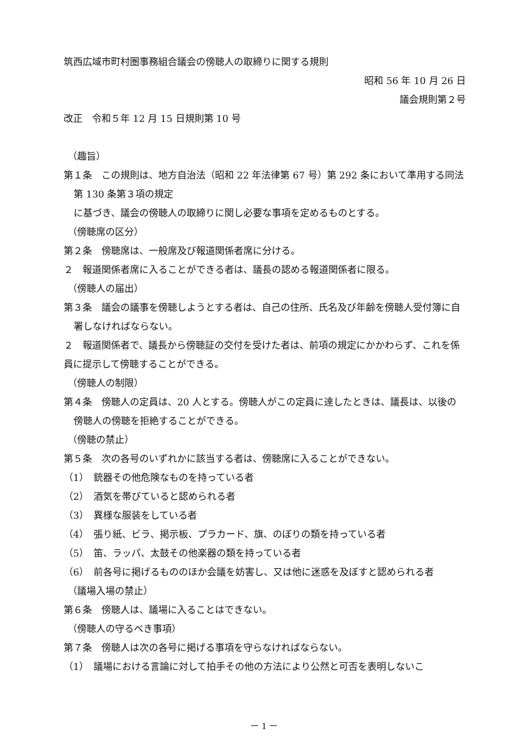筑西広域市町村圏事務組合議会の傍聴人の取締りに関する規則
昭和 56 年 10 月 26 日
議会規則第２号
改正　令和５年 12 月 15 日規則第 10 号
（趣旨）
第１条　この規則は、地方自治法（昭和 22 年法律第 67 号）第 292 条において準用する同法第 130 条第３項の規定
に基づき、議会の傍聴人の取締りに関し必要な事項を定めるものとする。
（傍聴席の区分）
第２条　傍聴席は、一般席及び報道関係者席に分ける。
２　報道関係者席に入ることができる者は、議長の認める報道関係者に限る。
（傍聴人の届出）
第３条　議会の議事を傍聴しようとする者は、自己の住所、氏名及び年齢を傍聴人受付簿に自署しなければならない。
２　報道関係者で、議長から傍聴証の交付を受けた者は、前項の規定にかかわらず、これを係員に提示して傍聴することができる。
（傍聴人の制限）
第４条　傍聴人の定員は、20 人とする。傍聴人がこの定員に達したときは、議長は、以後の傍聴人の傍聴を拒絶することができる。
（傍聴の禁止）
第５条　次の各号のいずれかに該当する者は、傍聴席に入ることができない。
（1）　銃器その他危険なものを持っている者
（2）　酒気を帯びていると認められる者
（3）　異様な服装をしている者
（4）　張り紙、ビラ、掲示板、プラカード、旗、のぼりの類を持っている者
（5）　笛、ラッパ、太鼓その他楽器の類を持っている者
（6）　前各号に掲げるもののほか会議を妨害し、又は他に迷惑を及ぼすと認められる者
（議場入場の禁止）
第６条　傍聴人は、議場に入ることはできない。
（傍聴人の守るべき事項）
第７条　傍聴人は次の各号に掲げる事項を守らなければならない。
（1）　議場における言論に対して拍手その他の方法により公然と可否を表明しないこ
－ 1 －